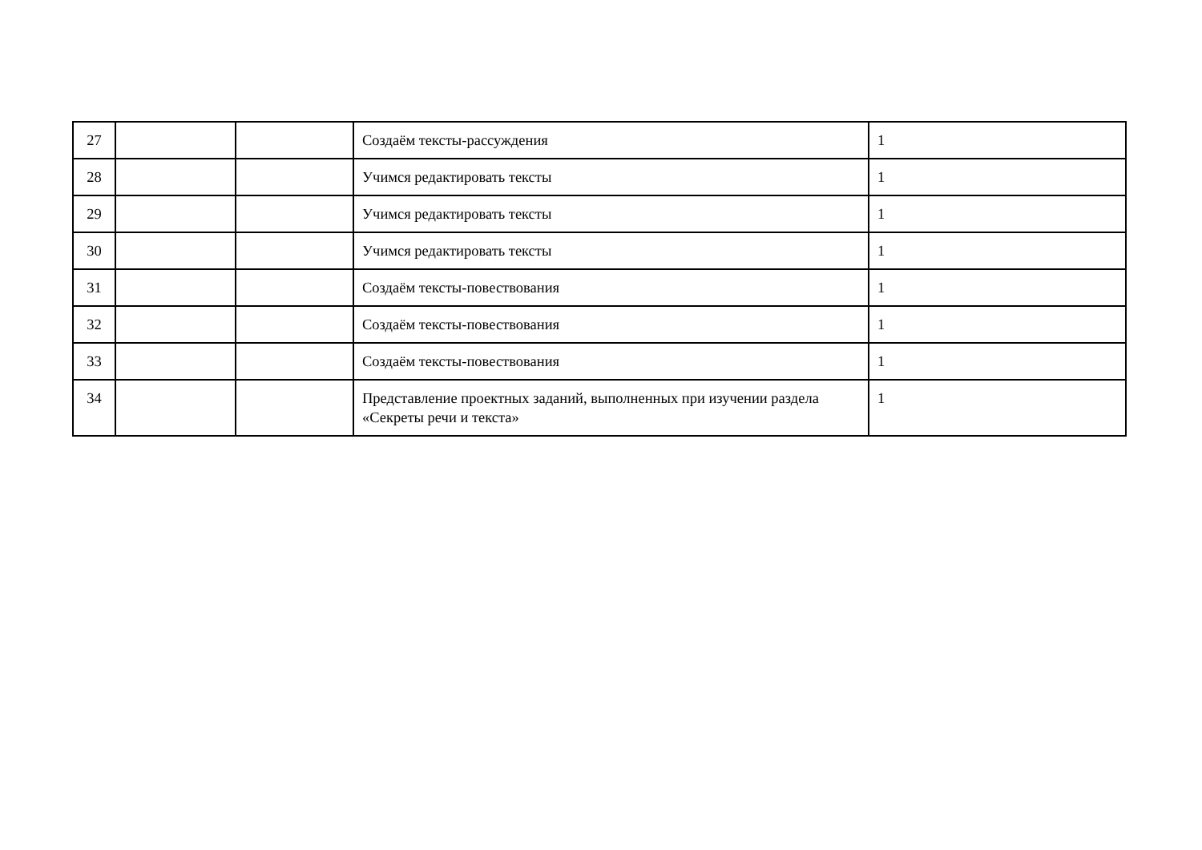| 27 | | | Создаём тексты-рассуждения | 1 |
| 28 | | | Учимся редактировать тексты | 1 |
| 29 | | | Учимся редактировать тексты | 1 |
| 30 | | | Учимся редактировать тексты | 1 |
| 31 | | | Создаём тексты-повествования | 1 |
| 32 | | | Создаём тексты-повествования | 1 |
| 33 | | | Создаём тексты-повествования | 1 |
| 34 | | | Представление проектных заданий, выполненных при изучении раздела «Секреты речи и текста» | 1 |